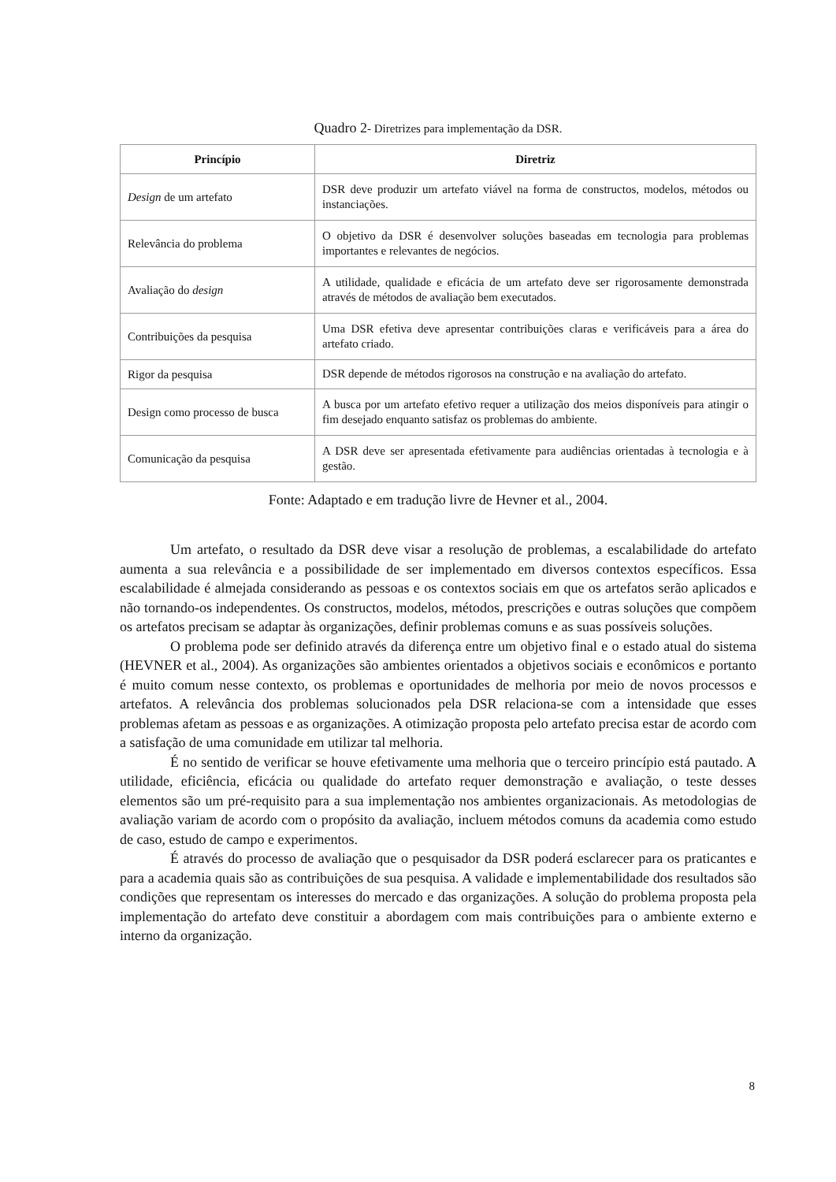Quadro 2- Diretrizes para implementação da DSR.
| Princípio | Diretriz |
| --- | --- |
| Design de um artefato | DSR deve produzir um artefato viável na forma de constructos, modelos, métodos ou instanciações. |
| Relevância do problema | O objetivo da DSR é desenvolver soluções baseadas em tecnologia para problemas importantes e relevantes de negócios. |
| Avaliação do design | A utilidade, qualidade e eficácia de um artefato deve ser rigorosamente demonstrada através de métodos de avaliação bem executados. |
| Contribuições da pesquisa | Uma DSR efetiva deve apresentar contribuições claras e verificáveis para a área do artefato criado. |
| Rigor da pesquisa | DSR depende de métodos rigorosos na construção e na avaliação do artefato. |
| Design como processo de busca | A busca por um artefato efetivo requer a utilização dos meios disponíveis para atingir o fim desejado enquanto satisfaz os problemas do ambiente. |
| Comunicação da pesquisa | A DSR deve ser apresentada efetivamente para audiências orientadas à tecnologia e à gestão. |
Fonte: Adaptado e em tradução livre de Hevner et al., 2004.
Um artefato, o resultado da DSR deve visar a resolução de problemas, a escalabilidade do artefato aumenta a sua relevância e a possibilidade de ser implementado em diversos contextos específicos. Essa escalabilidade é almejada considerando as pessoas e os contextos sociais em que os artefatos serão aplicados e não tornando-os independentes. Os constructos, modelos, métodos, prescrições e outras soluções que compõem os artefatos precisam se adaptar às organizações, definir problemas comuns e as suas possíveis soluções.
O problema pode ser definido através da diferença entre um objetivo final e o estado atual do sistema (HEVNER et al., 2004). As organizações são ambientes orientados a objetivos sociais e econômicos e portanto é muito comum nesse contexto, os problemas e oportunidades de melhoria por meio de novos processos e artefatos. A relevância dos problemas solucionados pela DSR relaciona-se com a intensidade que esses problemas afetam as pessoas e as organizações. A otimização proposta pelo artefato precisa estar de acordo com a satisfação de uma comunidade em utilizar tal melhoria.
É no sentido de verificar se houve efetivamente uma melhoria que o terceiro princípio está pautado. A utilidade, eficiência, eficácia ou qualidade do artefato requer demonstração e avaliação, o teste desses elementos são um pré-requisito para a sua implementação nos ambientes organizacionais. As metodologias de avaliação variam de acordo com o propósito da avaliação, incluem métodos comuns da academia como estudo de caso, estudo de campo e experimentos.
É através do processo de avaliação que o pesquisador da DSR poderá esclarecer para os praticantes e para a academia quais são as contribuições de sua pesquisa. A validade e implementabilidade dos resultados são condições que representam os interesses do mercado e das organizações. A solução do problema proposta pela implementação do artefato deve constituir a abordagem com mais contribuições para o ambiente externo e interno da organização.
8